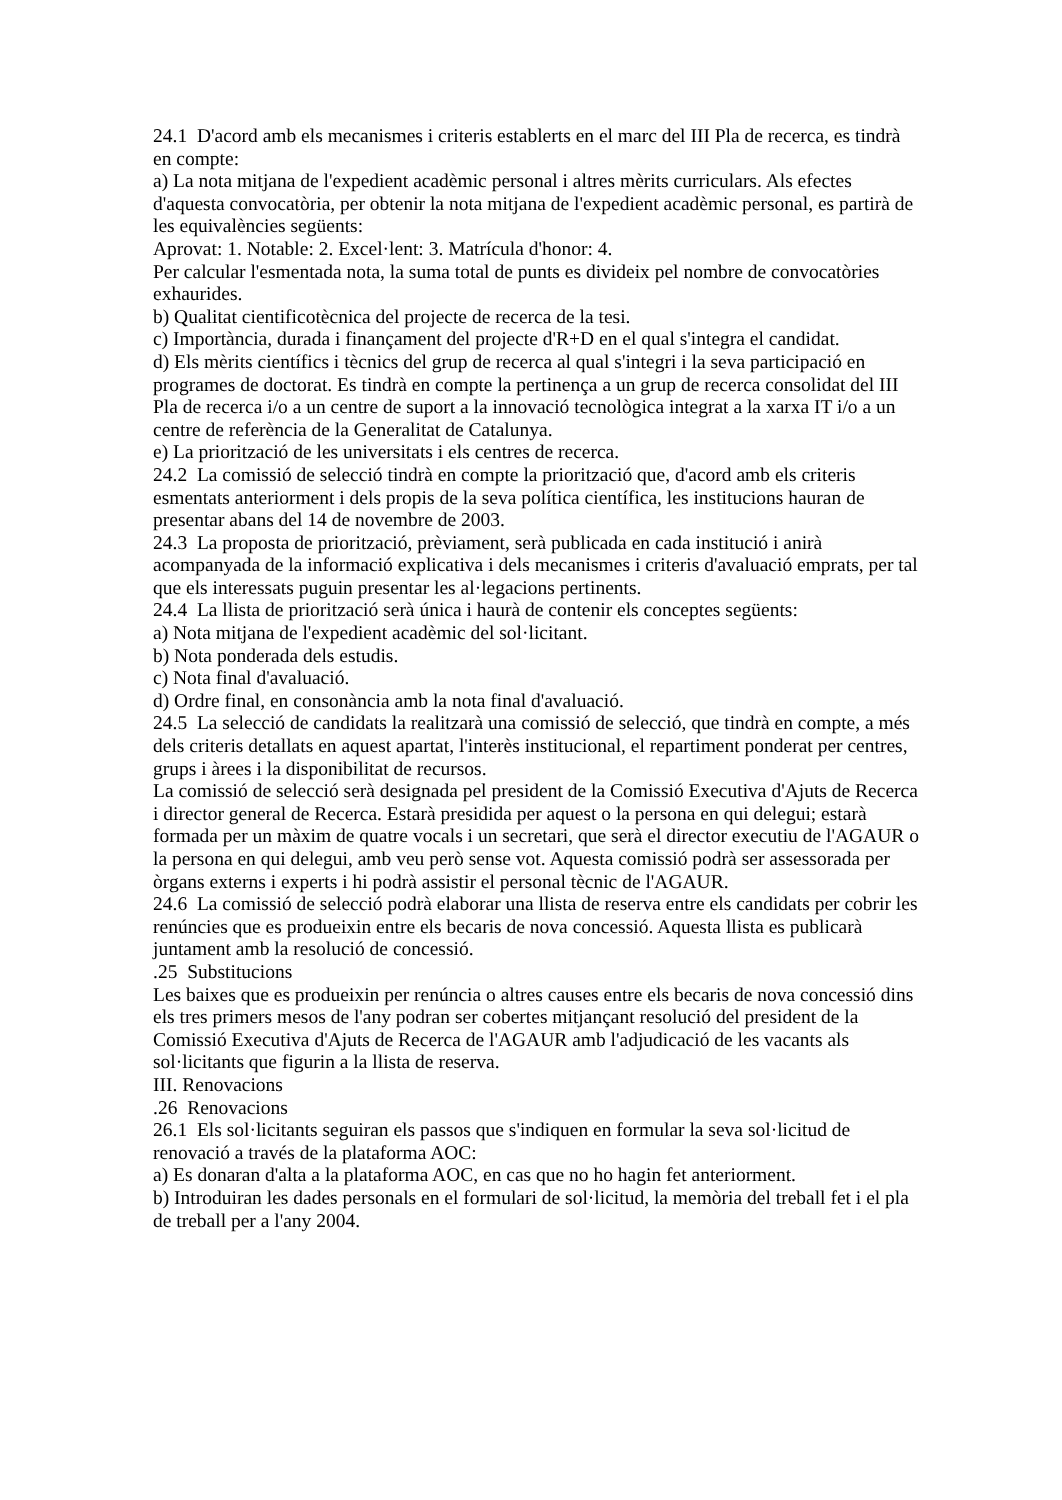24.1 D'acord amb els mecanismes i criteris establerts en el marc del III Pla de recerca, es tindrà en compte:
a) La nota mitjana de l'expedient acadèmic personal i altres mèrits curriculars. Als efectes d'aquesta convocatòria, per obtenir la nota mitjana de l'expedient acadèmic personal, es partirà de les equivalències següents:
Aprovat: 1. Notable: 2. Excel·lent: 3. Matrícula d'honor: 4.
Per calcular l'esmentada nota, la suma total de punts es divideix pel nombre de convocatòries exhaurides.
b) Qualitat cientificotècnica del projecte de recerca de la tesi.
c) Importància, durada i finançament del projecte d'R+D en el qual s'integra el candidat.
d) Els mèrits científics i tècnics del grup de recerca al qual s'integri i la seva participació en programes de doctorat. Es tindrà en compte la pertinença a un grup de recerca consolidat del III Pla de recerca i/o a un centre de suport a la innovació tecnològica integrat a la xarxa IT i/o a un centre de referència de la Generalitat de Catalunya.
e) La priorització de les universitats i els centres de recerca.
24.2 La comissió de selecció tindrà en compte la priorització que, d'acord amb els criteris esmentats anteriorment i dels propis de la seva política científica, les institucions hauran de presentar abans del 14 de novembre de 2003.
24.3 La proposta de priorització, prèviament, serà publicada en cada institució i anirà acompanyada de la informació explicativa i dels mecanismes i criteris d'avaluació emprats, per tal que els interessats puguin presentar les al·legacions pertinents.
24.4 La llista de priorització serà única i haurà de contenir els conceptes següents:
a) Nota mitjana de l'expedient acadèmic del sol·licitant.
b) Nota ponderada dels estudis.
c) Nota final d'avaluació.
d) Ordre final, en consonància amb la nota final d'avaluació.
24.5 La selecció de candidats la realitzarà una comissió de selecció, que tindrà en compte, a més dels criteris detallats en aquest apartat, l'interès institucional, el repartiment ponderat per centres, grups i àrees i la disponibilitat de recursos.
La comissió de selecció serà designada pel president de la Comissió Executiva d'Ajuts de Recerca i director general de Recerca. Estarà presidida per aquest o la persona en qui delegui; estarà formada per un màxim de quatre vocals i un secretari, que serà el director executiu de l'AGAUR o la persona en qui delegui, amb veu però sense vot. Aquesta comissió podrà ser assessorada per òrgans externs i experts i hi podrà assistir el personal tècnic de l'AGAUR.
24.6 La comissió de selecció podrà elaborar una llista de reserva entre els candidats per cobrir les renúncies que es produeixin entre els becaris de nova concessió. Aquesta llista es publicarà juntament amb la resolució de concessió.
.25 Substitucions
Les baixes que es produeixin per renúncia o altres causes entre els becaris de nova concessió dins els tres primers mesos de l'any podran ser cobertes mitjançant resolució del president de la Comissió Executiva d'Ajuts de Recerca de l'AGAUR amb l'adjudicació de les vacants als sol·licitants que figurin a la llista de reserva.
III. Renovacions
.26 Renovacions
26.1 Els sol·licitants seguiran els passos que s'indiquen en formular la seva sol·licitud de renovació a través de la plataforma AOC:
a) Es donaran d'alta a la plataforma AOC, en cas que no ho hagin fet anteriorment.
b) Introduiran les dades personals en el formulari de sol·licitud, la memòria del treball fet i el pla de treball per a l'any 2004.